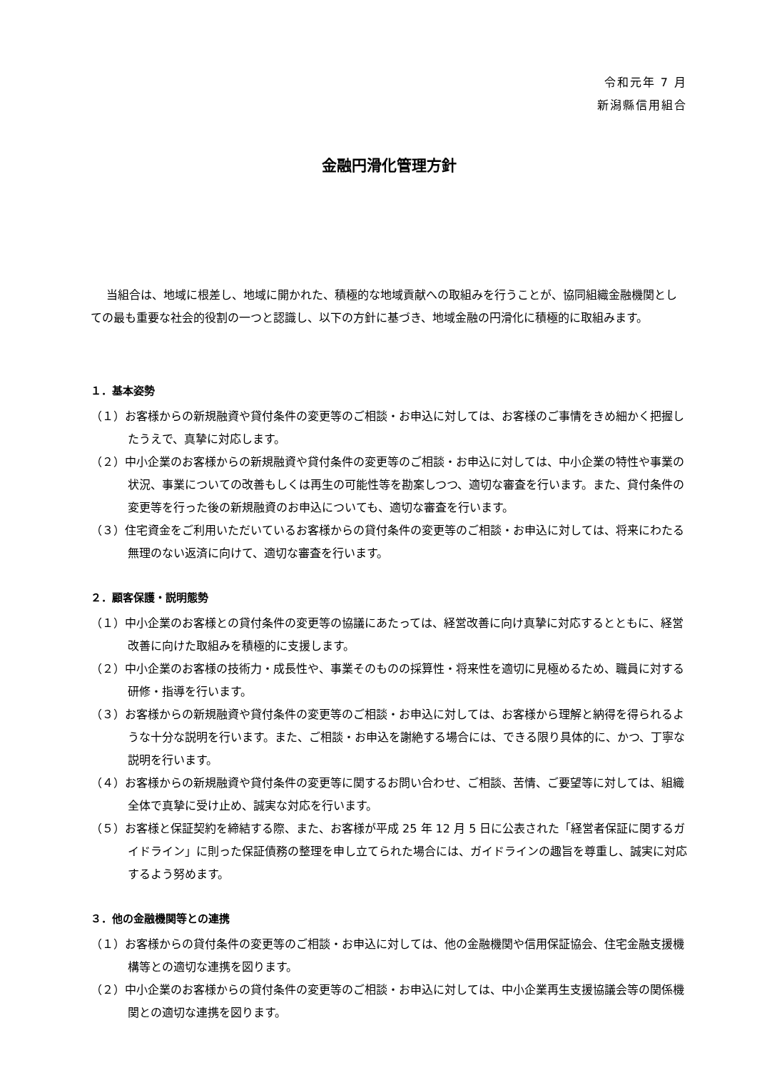令和元年 7 月
新潟縣信用組合
金融円滑化管理方針
当組合は、地域に根差し、地域に開かれた、積極的な地域貢献への取組みを行うことが、協同組織金融機関としての最も重要な社会的役割の一つと認識し、以下の方針に基づき、地域金融の円滑化に積極的に取組みます。
１．基本姿勢
（１）お客様からの新規融資や貸付条件の変更等のご相談・お申込に対しては、お客様のご事情をきめ細かく把握したうえで、真摯に対応します。
（２）中小企業のお客様からの新規融資や貸付条件の変更等のご相談・お申込に対しては、中小企業の特性や事業の状況、事業についての改善もしくは再生の可能性等を勘案しつつ、適切な審査を行います。また、貸付条件の変更等を行った後の新規融資のお申込についても、適切な審査を行います。
（３）住宅資金をご利用いただいているお客様からの貸付条件の変更等のご相談・お申込に対しては、将来にわたる無理のない返済に向けて、適切な審査を行います。
２．顧客保護・説明態勢
（１）中小企業のお客様との貸付条件の変更等の協議にあたっては、経営改善に向け真摯に対応するとともに、経営改善に向けた取組みを積極的に支援します。
（２）中小企業のお客様の技術力・成長性や、事業そのものの採算性・将来性を適切に見極めるため、職員に対する研修・指導を行います。
（３）お客様からの新規融資や貸付条件の変更等のご相談・お申込に対しては、お客様から理解と納得を得られるような十分な説明を行います。また、ご相談・お申込を謝絶する場合には、できる限り具体的に、かつ、丁寧な説明を行います。
（４）お客様からの新規融資や貸付条件の変更等に関するお問い合わせ、ご相談、苦情、ご要望等に対しては、組織全体で真摯に受け止め、誠実な対応を行います。
（５）お客様と保証契約を締結する際、また、お客様が平成 25 年 12 月 5 日に公表された「経営者保証に関するガイドライン」に則った保証債務の整理を申し立てられた場合には、ガイドラインの趣旨を尊重し、誠実に対応するよう努めます。
３．他の金融機関等との連携
（１）お客様からの貸付条件の変更等のご相談・お申込に対しては、他の金融機関や信用保証協会、住宅金融支援機構等との適切な連携を図ります。
（２）中小企業のお客様からの貸付条件の変更等のご相談・お申込に対しては、中小企業再生支援協議会等の関係機関との適切な連携を図ります。